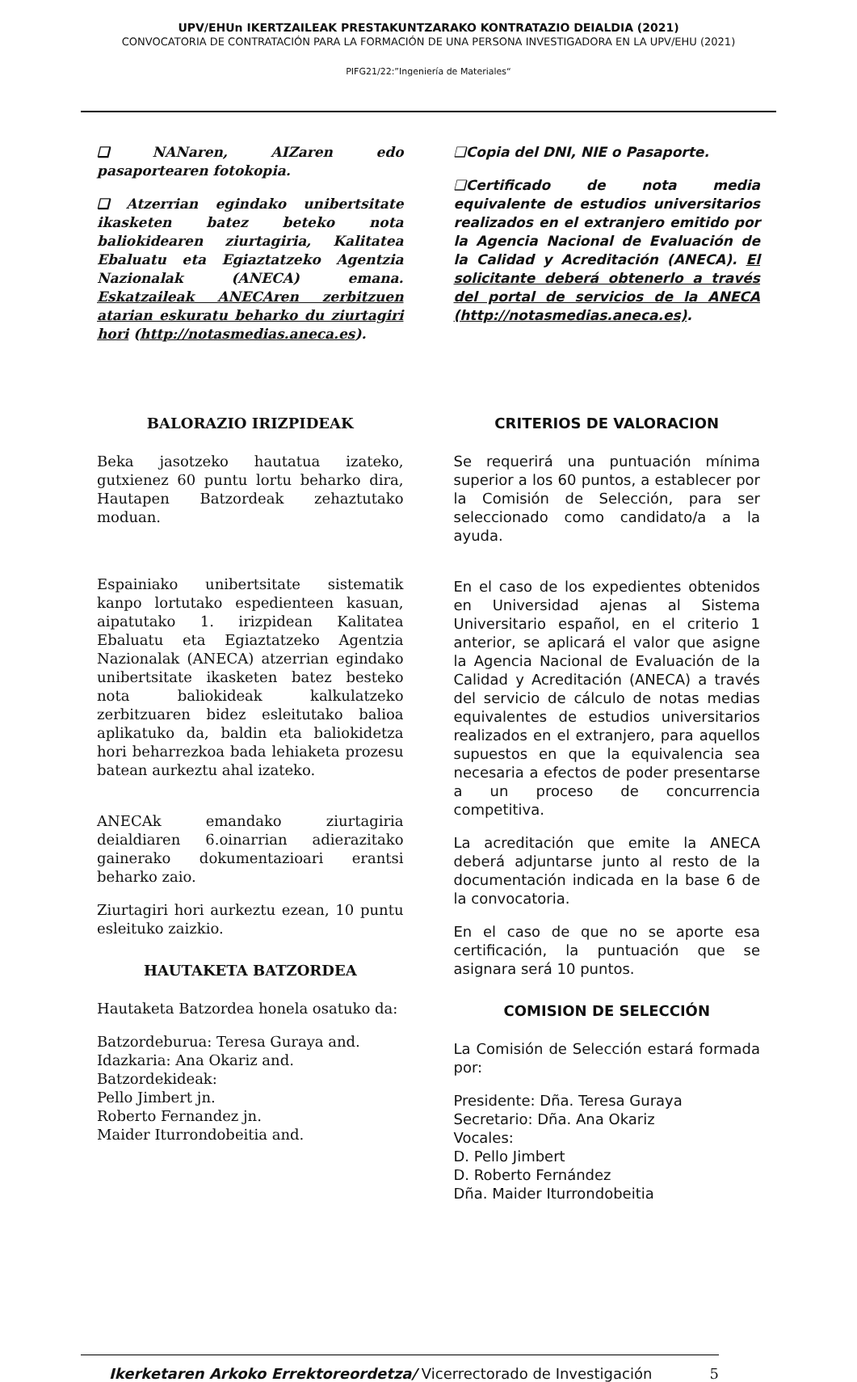UPV/EHUn IKERTZAILEAK PRESTAKUNTZARAKO KONTRATAZIO DEIALDIA (2021)
CONVOCATORIA DE CONTRATACIÓN PARA LA FORMACIÓN DE UNA PERSONA INVESTIGADORA EN LA UPV/EHU (2021)
PIFG21/22:”Ingeniería de Materiales“
❑ NANaren, AIZaren edo pasaportearen fotokopia.
❑ Atzerrian egindako unibertsitate ikasketen batez beteko nota baliokidearen ziurtagiria, Kalitatea Ebaluatu eta Egiaztatzeko Agentzia Nazionalak (ANECA) emana. Eskatzaileak ANECAren zerbitzuen atarian eskuratu beharko du ziurtagiri hori (http://notasmedias.aneca.es).
❑Copia del DNI, NIE o Pasaporte.
❑Certificado de nota media equivalente de estudios universitarios realizados en el extranjero emitido por la Agencia Nacional de Evaluación de la Calidad y Acreditación (ANECA). El solicitante deberá obtenerlo a través del portal de servicios de la ANECA (http://notasmedias.aneca.es).
BALORAZIO IRIZPIDEAK
Beka jasotzeko hautatua izateko, gutxienez 60 puntu lortu beharko dira, Hautapen Batzordeak zehaztutako moduan.
Espainiako unibertsitate sistematik kanpo lortutako espedienteen kasuan, aipatutako 1. irizpidean Kalitatea Ebaluatu eta Egiaztatzeko Agentzia Nazionalak (ANECA) atzerrian egindako unibertsitate ikasketen batez besteko nota baliokideak kalkulatzeko zerbitzuaren bidez esleitutako balioa aplikatuko da, baldin eta baliokidetza hori beharrezkoa bada lehiaketa prozesu batean aurkeztu ahal izateko.
ANECAk emandako ziurtagiria deialdiaren 6.oinarrian adierazitako gainerako dokumentazioari erantsi beharko zaio.
Ziurtagiri hori aurkeztu ezean, 10 puntu esleituko zaizkio.
HAUTAKETA BATZORDEA
Hautaketa Batzordea honela osatuko da:
Batzordeburua: Teresa Guraya and.
Idazkaria: Ana Okariz and.
Batzordekideak:
Pello Jimbert jn.
Roberto Fernandez jn.
Maider Iturrondobeitia and.
CRITERIOS DE VALORACION
Se requerirá una puntuación mínima superior a los 60 puntos, a establecer por la Comisión de Selección, para ser seleccionado como candidato/a a la ayuda.
En el caso de los expedientes obtenidos en Universidad ajenas al Sistema Universitario español, en el criterio 1 anterior, se aplicará el valor que asigne la Agencia Nacional de Evaluación de la Calidad y Acreditación (ANECA) a través del servicio de cálculo de notas medias equivalentes de estudios universitarios realizados en el extranjero, para aquellos supuestos en que la equivalencia sea necesaria a efectos de poder presentarse a un proceso de concurrencia competitiva.
La acreditación que emite la ANECA deberá adjuntarse junto al resto de la documentación indicada en la base 6 de la convocatoria.
En el caso de que no se aporte esa certificación, la puntuación que se asignara será 10 puntos.
COMISION DE SELECCIÓN
La Comisión de Selección estará formada por:
Presidente: Dña. Teresa Guraya
Secretario: Dña. Ana Okariz
Vocales:
D. Pello Jimbert
D. Roberto Fernández
Dña. Maider Iturrondobeitia
Ikerketaren Arkoko Errektoreordetza/ Vicerrectorado de Investigación 5